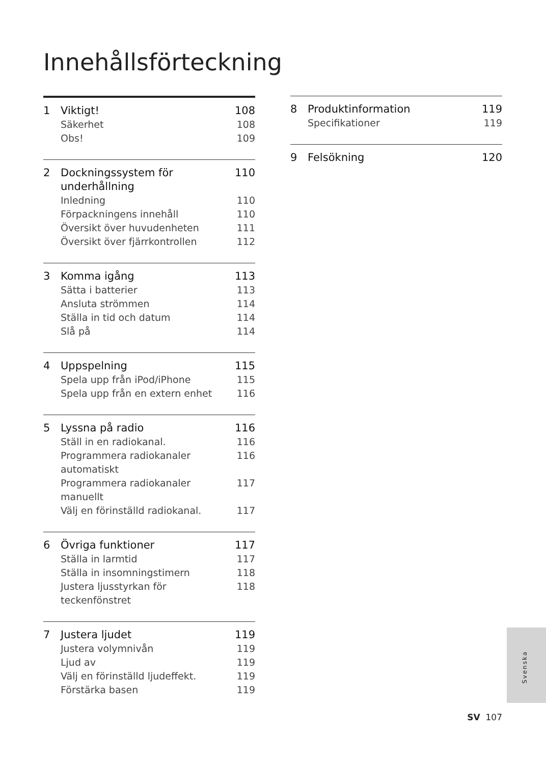Innehållsförteckning
1 Viktigt! 108
Säkerhet 108
Obs! 109
2 Dockningssystem för underhållning 110
Inledning 110
Förpackningens innehåll 110
Översikt över huvudenheten 111
Översikt över fjärrkontrollen 112
3 Komma igång 113
Sätta i batterier 113
Ansluta strömmen 114
Ställa in tid och datum 114
Slå på 114
4 Uppspelning 115
Spela upp från iPod/iPhone 115
Spela upp från en extern enhet 116
5 Lyssna på radio 116
Ställ in en radiokanal. 116
Programmera radiokanaler automatiskt 116
Programmera radiokanaler manuellt 117
Välj en förinställd radiokanal. 117
6 Övriga funktioner 117
Ställa in larmtid 117
Ställa in insomningstimern 118
Justera ljusstyrkan för teckenfönstret 118
7 Justera ljudet 119
Justera volymnivån 119
Ljud av 119
Välj en förinställd ljudeffekt. 119
Förstärka basen 119
8 Produktinformation 119
Specifikationer 119
9 Felsökning 120
Svenska
SV 107